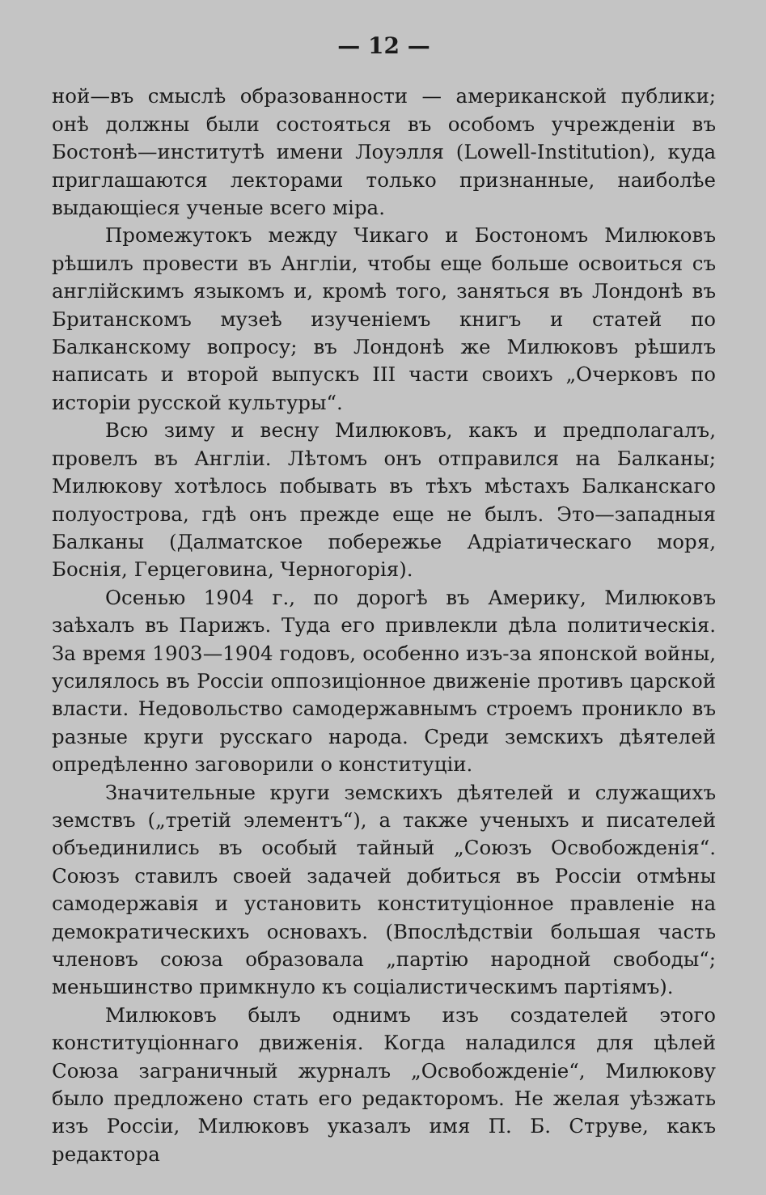— 12 —
ной—въ смыслѣ образованности — американской публики; онѣ должны были состояться въ особомъ учрежденіи въ Бостонѣ—институтѣ имени Лоуэлля (Lowell-Institution), куда приглашаются лекторами только признанные, наиболѣе выдающіеся ученые всего міра.
Промежутокъ между Чикаго и Бостономъ Милюковъ рѣшилъ провести въ Англіи, чтобы еще больше освоиться съ англійскимъ языкомъ и, кромѣ того, заняться въ Лондонѣ въ Британскомъ музеѣ изученіемъ книгъ и статей по Балканскому вопросу; въ Лондонѣ же Милюковъ рѣшилъ написать и второй выпускъ III части своихъ „Очерковъ по исторіи русской культуры“.
Всю зиму и весну Милюковъ, какъ и предполагалъ, провелъ въ Англіи. Лѣтомъ онъ отправился на Балканы; Милюкову хотѣлось побывать въ тѣхъ мѣстахъ Балканскаго полуострова, гдѣ онъ прежде еще не былъ. Это—западныя Балканы (Далматское побережье Адріатическаго моря, Боснія, Герцеговина, Черногорія).
Осенью 1904 г., по дорогѣ въ Америку, Милюковъ заѣхалъ въ Парижъ. Туда его привлекли дѣла политическія. За время 1903—1904 годовъ, особенно изъ-за японской войны, усилялось въ Россіи оппозиціонное движеніе противъ царской власти. Недовольство самодержавнымъ строемъ проникло въ разные круги русскаго народа. Среди земскихъ дѣятелей опредѣленно заговорили о конституціи.
Значительные круги земскихъ дѣятелей и служащихъ земствъ („третій элементъ“), а также ученыхъ и писателей объединились въ особый тайный „Союзъ Освобожденія“. Союзъ ставилъ своей задачей добиться въ Россіи отмѣны самодержавія и установить конституціонное правленіе на демократическихъ основахъ. (Впослѣдствіи большая часть членовъ союза образовала „партію народной свободы“; меньшинство примкнуло къ соціалистическимъ партіямъ).
Милюковъ былъ однимъ изъ создателей этого конституціоннаго движенія. Когда наладился для цѣлей Союза заграничный журналъ „Освобожденіе“, Милюкову было предложено стать его редакторомъ. Не желая уѣзжать изъ Россіи, Милюковъ указалъ имя П. Б. Струве, какъ редактора